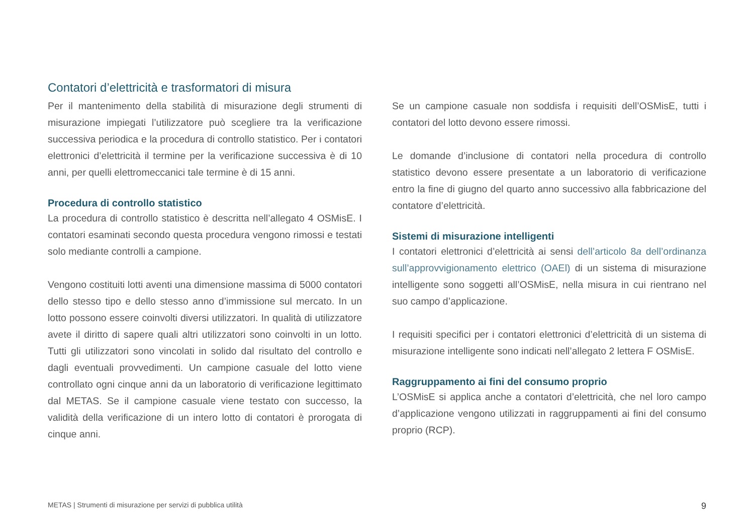Contatori d’elettricità e trasformatori di misura
Per il mantenimento della stabilità di misurazione degli strumenti di misurazione impiegati l’utilizzatore può scegliere tra la verificazione successiva periodica e la procedura di controllo statistico. Per i contatori elettronici d’elettricità il termine per la verificazione successiva è di 10 anni, per quelli elettromeccanici tale termine è di 15 anni.
Procedura di controllo statistico
La procedura di controllo statistico è descritta nell’allegato 4 OSMisE. I contatori esaminati secondo questa procedura vengono rimossi e testati solo mediante controlli a campione.
Vengono costituiti lotti aventi una dimensione massima di 5000 contatori dello stesso tipo e dello stesso anno d’immissione sul mercato. In un lotto possono essere coinvolti diversi utilizzatori. In qualità di utilizzatore avete il diritto di sapere quali altri utilizzatori sono coinvolti in un lotto. Tutti gli utilizzatori sono vincolati in solido dal risultato del controllo e dagli eventuali provvedimenti. Un campione casuale del lotto viene controllato ogni cinque anni da un laboratorio di verificazione legittimato dal METAS. Se il campione casuale viene testato con successo, la validità della verificazione di un intero lotto di contatori è prorogata di cinque anni.
Se un campione casuale non soddisfa i requisiti dell’OSMisE, tutti i contatori del lotto devono essere rimossi.
Le domande d’inclusione di contatori nella procedura di controllo statistico devono essere presentate a un laboratorio di verificazione entro la fine di giugno del quarto anno successivo alla fabbricazione del contatore d’elettricità.
Sistemi di misurazione intelligenti
I contatori elettronici d’elettricità ai sensi dell’articolo 8a dell’ordinanza sull’approvvigionamento elettrico (OAEl) di un sistema di misurazione intelligente sono soggetti all’OSMisE, nella misura in cui rientrano nel suo campo d’applicazione.
I requisiti specifici per i contatori elettronici d’elettricità di un sistema di misurazione intelligente sono indicati nell’allegato 2 lettera F OSMisE.
Raggruppamento ai fini del consumo proprio
L’OSMisE si applica anche a contatori d’elettricità, che nel loro campo d’applicazione vengono utilizzati in raggruppamenti ai fini del consumo proprio (RCP).
METAS | Strumenti di misurazione per servizi di pubblica utilità 9